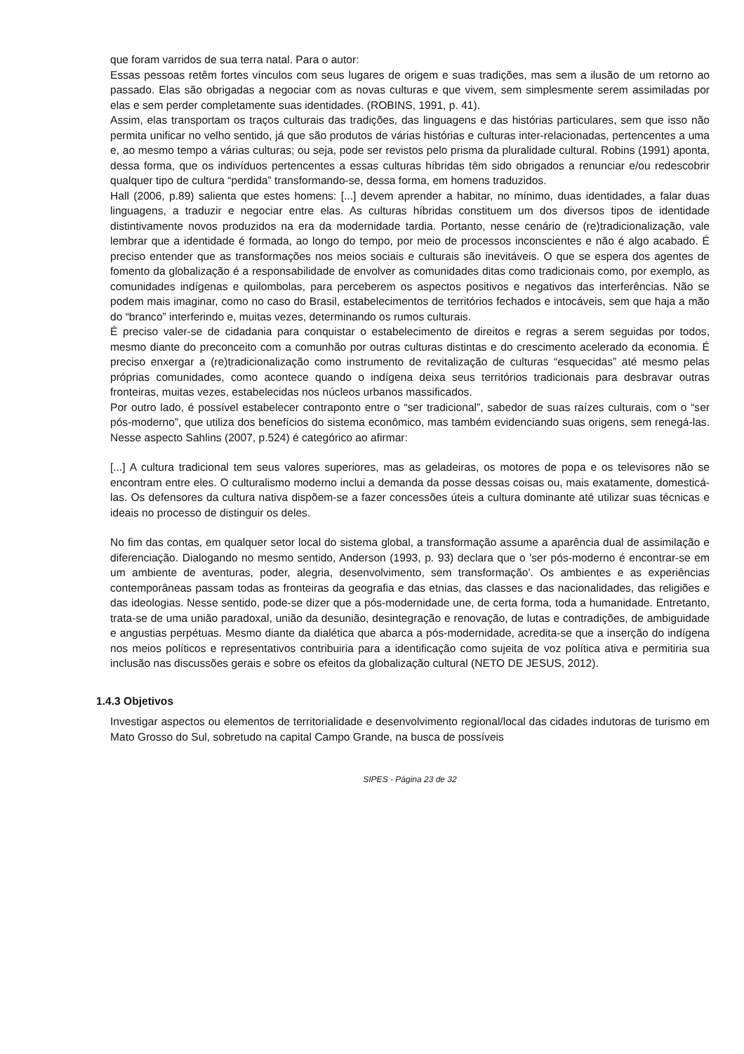que foram varridos de sua terra natal. Para o autor:
Essas pessoas retêm fortes vínculos com seus lugares de origem e suas tradições, mas sem a ilusão de um retorno ao passado. Elas são obrigadas a negociar com as novas culturas e que vivem, sem simplesmente serem assimiladas por elas e sem perder completamente suas identidades. (ROBINS, 1991, p. 41).
Assim, elas transportam os traços culturais das tradições, das linguagens e das histórias particulares, sem que isso não permita unificar no velho sentido, já que são produtos de várias histórias e culturas inter-relacionadas, pertencentes a uma e, ao mesmo tempo a várias culturas; ou seja, pode ser revistos pelo prisma da pluralidade cultural. Robins (1991) aponta, dessa forma, que os indivíduos pertencentes a essas culturas híbridas têm sido obrigados a renunciar e/ou redescobrir qualquer tipo de cultura “perdida” transformando-se, dessa forma, em homens traduzidos.
Hall (2006, p.89) salienta que estes homens: [...] devem aprender a habitar, no mínimo, duas identidades, a falar duas linguagens, a traduzir e negociar entre elas. As culturas híbridas constituem um dos diversos tipos de identidade distintivamente novos produzidos na era da modernidade tardia. Portanto, nesse cenário de (re)tradicionalização, vale lembrar que a identidade é formada, ao longo do tempo, por meio de processos inconscientes e não é algo acabado. É preciso entender que as transformações nos meios sociais e culturais são inevitáveis. O que se espera dos agentes de fomento da globalização é a responsabilidade de envolver as comunidades ditas como tradicionais como, por exemplo, as comunidades indígenas e quilombolas, para perceberem os aspectos positivos e negativos das interferências. Não se podem mais imaginar, como no caso do Brasil, estabelecimentos de territórios fechados e intocáveis, sem que haja a mão do “branco” interferindo e, muitas vezes, determinando os rumos culturais.
É preciso valer-se de cidadania para conquistar o estabelecimento de direitos e regras a serem seguidas por todos, mesmo diante do preconceito com a comunhão por outras culturas distintas e do crescimento acelerado da economia. É preciso enxergar a (re)tradicionalização como instrumento de revitalização de culturas “esquecidas” até mesmo pelas próprias comunidades, como acontece quando o indígena deixa seus territórios tradicionais para desbravar outras fronteiras, muitas vezes, estabelecidas nos núcleos urbanos massificados.
Por outro lado, é possível estabelecer contraponto entre o “ser tradicional”, sabedor de suas raízes culturais, com o “ser pós-moderno”, que utiliza dos benefícios do sistema econômico, mas também evidenciando suas origens, sem renegá-las. Nesse aspecto Sahlins (2007, p.524) é categórico ao afirmar:
[...] A cultura tradicional tem seus valores superiores, mas as geladeiras, os motores de popa e os televisores não se encontram entre eles. O culturalismo moderno inclui a demanda da posse dessas coisas ou, mais exatamente, domesticá-las. Os defensores da cultura nativa dispõem-se a fazer concessões úteis a cultura dominante até utilizar suas técnicas e ideais no processo de distinguir os deles.
No fim das contas, em qualquer setor local do sistema global, a transformação assume a aparência dual de assimilação e diferenciação. Dialogando no mesmo sentido, Anderson (1993, p. 93) declara que o 'ser pós-moderno é encontrar-se em um ambiente de aventuras, poder, alegria, desenvolvimento, sem transformação'. Os ambientes e as experiências contemporâneas passam todas as fronteiras da geografia e das etnias, das classes e das nacionalidades, das religiões e das ideologias. Nesse sentido, pode-se dizer que a pós-modernidade une, de certa forma, toda a humanidade. Entretanto, trata-se de uma união paradoxal, união da desunião, desintegração e renovação, de lutas e contradições, de ambiguidade e angustias perpétuas. Mesmo diante da dialética que abarca a pós-modernidade, acredita-se que a inserção do indígena nos meios políticos e representativos contribuiria para a identificação como sujeita de voz política ativa e permitiria sua inclusão nas discussões gerais e sobre os efeitos da globalização cultural (NETO DE JESUS, 2012).
1.4.3 Objetivos
Investigar aspectos ou elementos de territorialidade e desenvolvimento regional/local das cidades indutoras de turismo em Mato Grosso do Sul, sobretudo na capital Campo Grande, na busca de possíveis
SIPES - Página 23 de 32